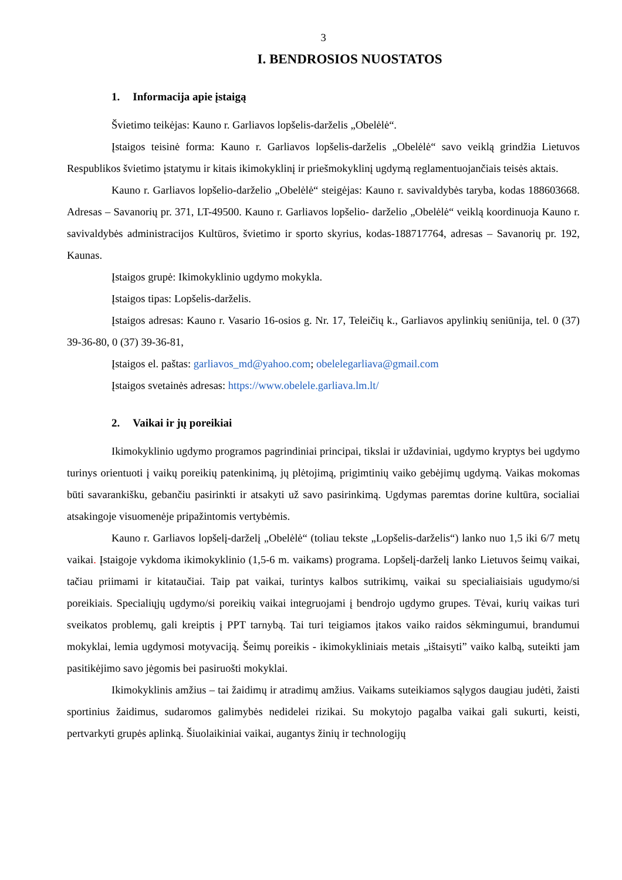3
I. BENDROSIOS NUOSTATOS
1. Informacija apie įstaigą
Švietimo teikėjas: Kauno r. Garliavos lopšelis-darželis „Obelėlė“.
Įstaigos teisinė forma: Kauno r. Garliavos lopšelis-darželis „Obelėlė“ savo veiklą grindžia Lietuvos Respublikos švietimo įstatymu ir kitais ikimokyklinį ir priešmokyklinį ugdymą reglamentuojančiais teisės aktais.
Kauno r. Garliavos lopšelio-darželio „Obelėlė“ steigėjas: Kauno r. savivaldybės taryba, kodas 188603668. Adresas – Savanorių pr. 371, LT-49500. Kauno r. Garliavos lopšelio- darželio „Obelėlė“ veiklą koordinuoja Kauno r. savivaldybės administracijos Kultūros, švietimo ir sporto skyrius, kodas-188717764, adresas – Savanorių pr. 192, Kaunas.
Įstaigos grupė: Ikimokyklinio ugdymo mokykla.
Įstaigos tipas: Lopšelis-darželis.
Įstaigos adresas: Kauno r. Vasario 16-osios g. Nr. 17, Teleičių k., Garliavos apylinkių seniūnija, tel. 0 (37) 39-36-80, 0 (37) 39-36-81,
Įstaigos el. paštas: garliavos_md@yahoo.com; obelelegarliava@gmail.com
Įstaigos svetainės adresas: https://www.obelele.garliava.lm.lt/
2. Vaikai ir jų poreikiai
Ikimokyklinio ugdymo programos pagrindiniai principai, tikslai ir uždaviniai, ugdymo kryptys bei ugdymo turinys orientuoti į vaikų poreikių patenkinimą, jų plėtojimą, prigimtinių vaiko gebėjimų ugdymą. Vaikas mokomas būti savarankišku, gebančiu pasirinkti ir atsakyti už savo pasirinkimą. Ugdymas paremtas dorine kultūra, socialiai atsakingoje visuomenėje pripažintomis vertybėmis.
Kauno r. Garliavos lopšelį-darželį „Obelėlė“ (toliau tekste „Lopšelis-darželis“) lanko nuo 1,5 iki 6/7 metų vaikai. Įstaigoje vykdoma ikimokyklinio (1,5-6 m. vaikams) programa. Lopšelį-darželį lanko Lietuvos šeimų vaikai, tačiau priimami ir kitataučiai. Taip pat vaikai, turintys kalbos sutrikimų, vaikai su specialiaisiais ugudymo/si poreikiais. Specialiųjų ugdymo/si poreikių vaikai integruojami į bendrojo ugdymo grupes. Tėvai, kurių vaikas turi sveikatos problemų, gali kreiptis į PPT tarnybą. Tai turi teigiamos įtakos vaiko raidos sėkmingumui, brandumui mokyklai, lemia ugdymosi motyvaciją. Šeimų poreikis - ikimokykliniais metais „ištaisyti” vaiko kalbą, suteikti jam pasitikėjimo savo jėgomis bei pasiruošti mokyklai.
Ikimokyklinis amžius – tai žaidimų ir atradimų amžius. Vaikams suteikiamos sąlygos daugiau judėti, žaisti sportinius žaidimus, sudaromos galimybės nedidelei rizikai. Su mokytojo pagalba vaikai gali sukurti, keisti, pertvarkyti grupės aplinką. Šiuolaikiniai vaikai, augantys žinių ir technologijų